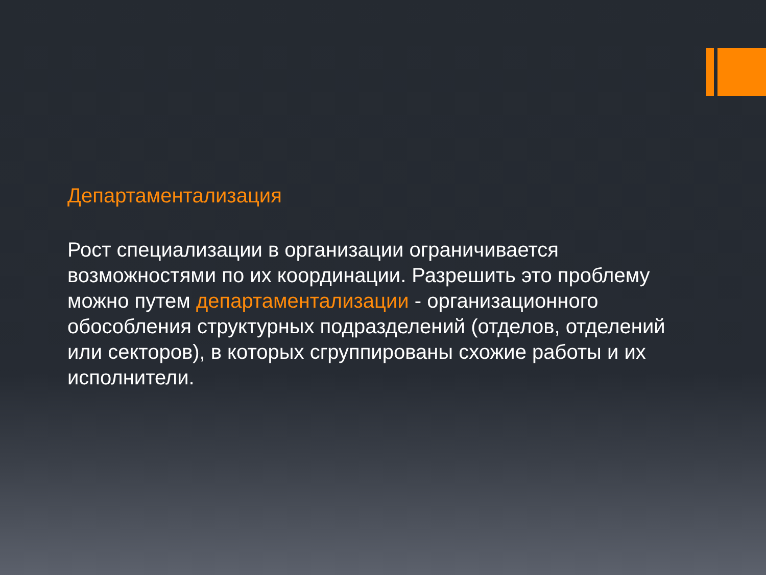Департаментализация
Рост специализации в организации ограничивается возможностями по их координации. Разрешить это проблему можно путем департаментализации - организационного обособления структурных подразделений (отделов, отделений или секторов), в которых сгруппированы схожие работы и их исполнители.